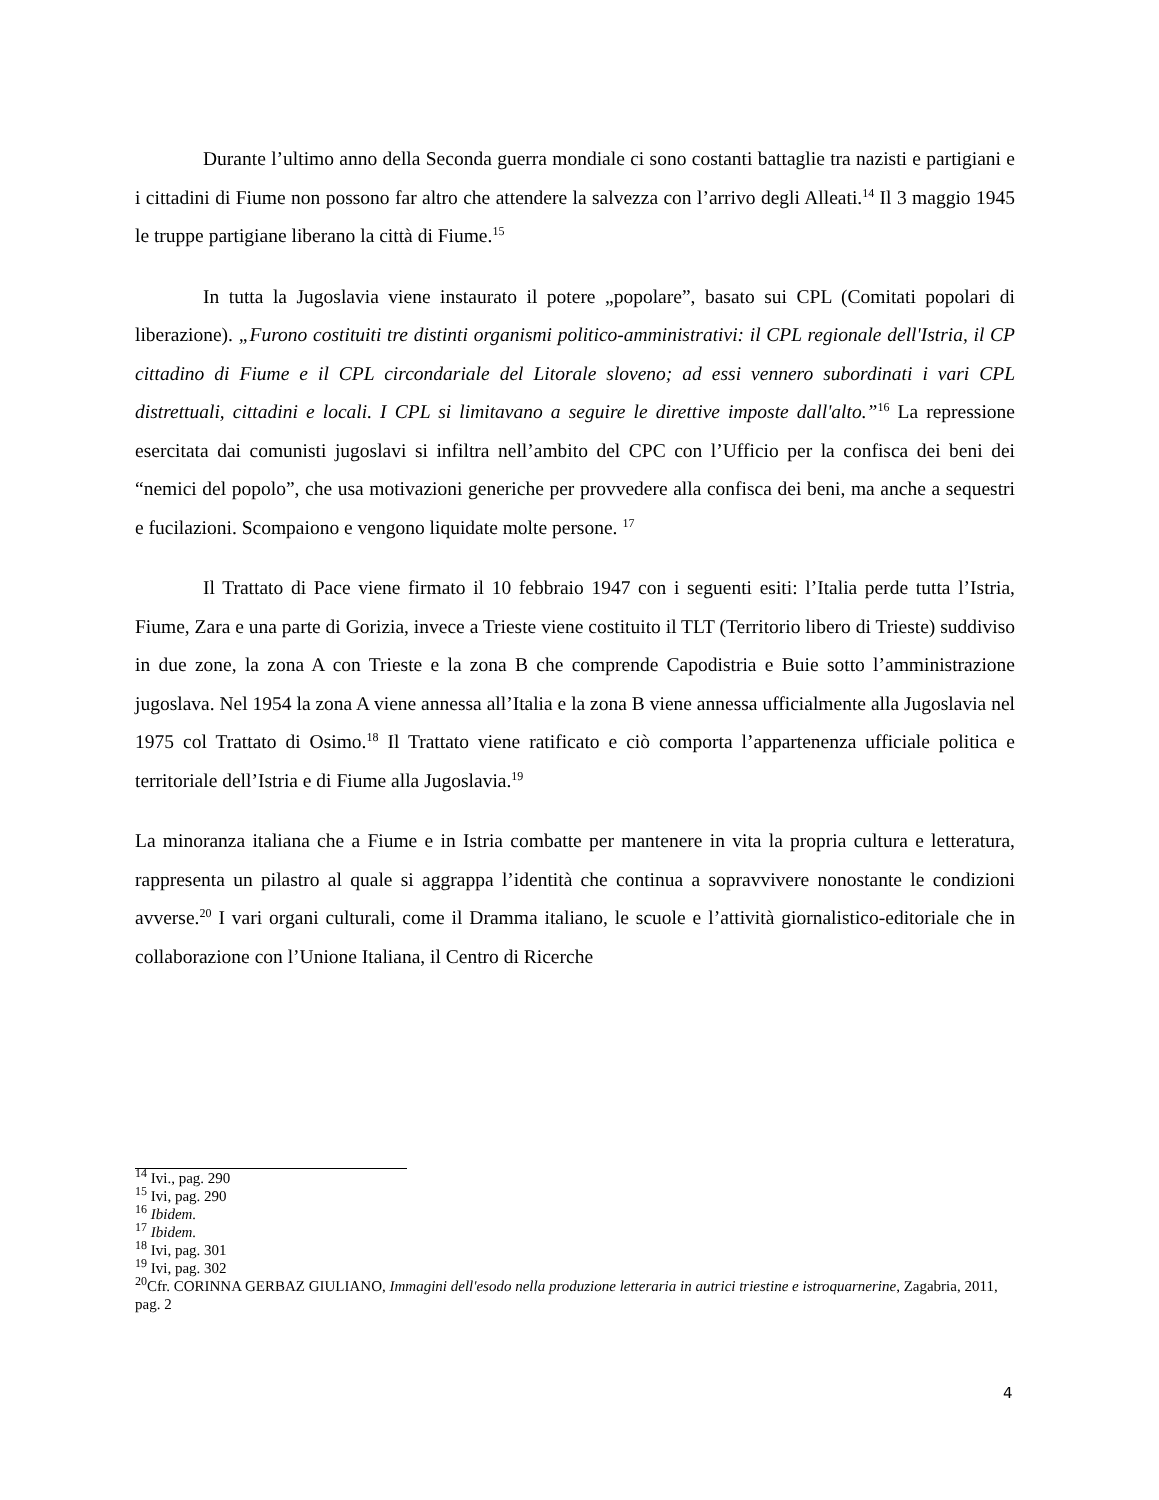Durante l’ultimo anno della Seconda guerra mondiale ci sono costanti battaglie tra nazisti e partigiani e i cittadini di Fiume non possono far altro che attendere la salvezza con l’arrivo degli Alleati.<sup>14</sup> Il 3 maggio 1945 le truppe partigiane liberano la città di Fiume.<sup>15</sup>
In tutta la Jugoslavia viene instaurato il potere „popolare”, basato sui CPL (Comitati popolari di liberazione). „Furono costituiti tre distinti organismi politico-amministrativi: il CPL regionale dell'Istria, il CP cittadino di Fiume e il CPL circondariale del Litorale sloveno; ad essi vennero subordinati i vari CPL distrettuali, cittadini e locali. I CPL si limitavano a seguire le direttive imposte dall'alto.”<sup>16</sup> La repressione esercitata dai comunisti jugoslavi si infiltra nell’ambito del CPC con l’Ufficio per la confisca dei beni dei “nemici del popolo”, che usa motivazioni generiche per provvedere alla confisca dei beni, ma anche a sequestri e fucilazioni. Scompaiono e vengono liquidate molte persone. <sup>17</sup>
Il Trattato di Pace viene firmato il 10 febbraio 1947 con i seguenti esiti: l’Italia perde tutta l’Istria, Fiume, Zara e una parte di Gorizia, invece a Trieste viene costituito il TLT (Territorio libero di Trieste) suddiviso in due zone, la zona A con Trieste e la zona B che comprende Capodistria e Buie sotto l’amministrazione jugoslava. Nel 1954 la zona A viene annessa all’Italia e la zona B viene annessa ufficialmente alla Jugoslavia nel 1975 col Trattato di Osimo.<sup>18</sup> Il Trattato viene ratificato e ciò comporta l’appartenenza ufficiale politica e territoriale dell’Istria e di Fiume alla Jugoslavia.<sup>19</sup>
La minoranza italiana che a Fiume e in Istria combatte per mantenere in vita la propria cultura e letteratura, rappresenta un pilastro al quale si aggrappa l’identità che continua a sopravvivere nonostante le condizioni avverse.<sup>20</sup> I vari organi culturali, come il Dramma italiano, le scuole e l’attività giornalistico-editoriale che in collaborazione con l’Unione Italiana, il Centro di Ricerche
<sup>14</sup> Ivi., pag. 290
<sup>15</sup> Ivi, pag. 290
<sup>16</sup> Ibidem.
<sup>17</sup> Ibidem.
<sup>18</sup> Ivi, pag. 301
<sup>19</sup> Ivi, pag. 302
<sup>20</sup> Cfr. CORINNA GERBAZ GIULIANO, Immagini dell'esodo nella produzione letteraria in autrici triestine e istroquarnerine, Zagabria, 2011, pag. 2
4